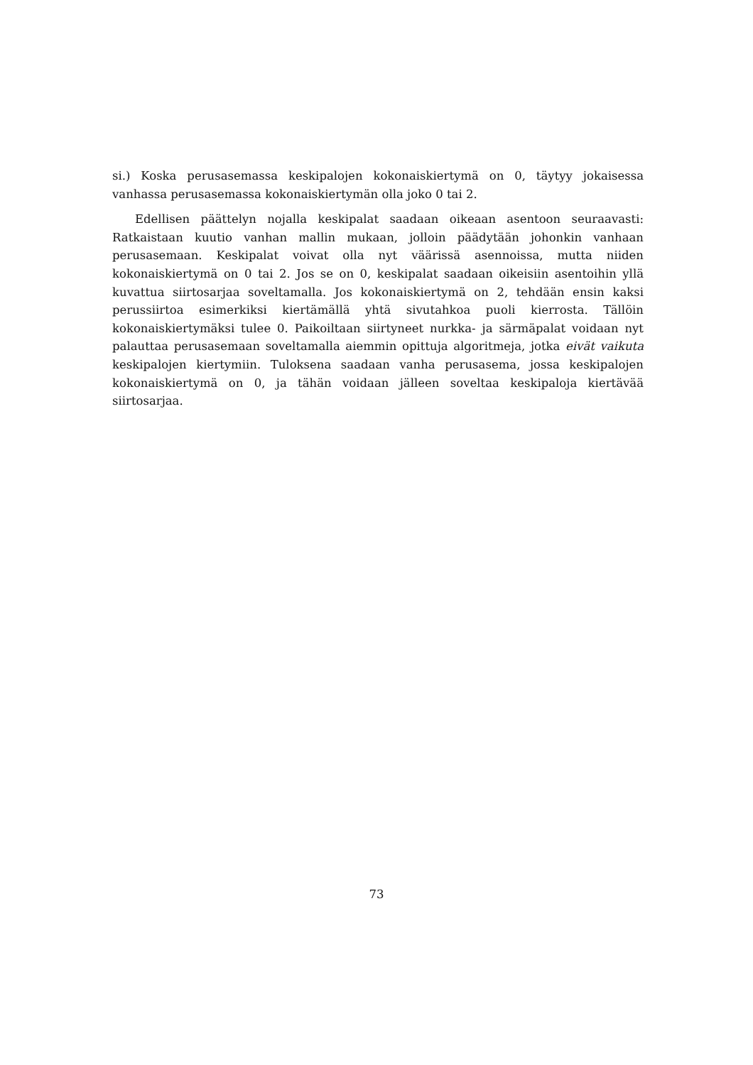si.) Koska perusasemassa keskipalojen kokonaiskiertymä on 0, täytyy jokaisessa vanhassa perusasemassa kokonaiskiertymän olla joko 0 tai 2.
Edellisen päättelyn nojalla keskipalat saadaan oikeaan asentoon seuraavasti: Ratkaistaan kuutio vanhan mallin mukaan, jolloin päädytään johonkin vanhaan perusasemaan. Keskipalat voivat olla nyt väärissä asennoissa, mutta niiden kokonaiskiertymä on 0 tai 2. Jos se on 0, keskipalat saadaan oikeisiin asentoihin yllä kuvattua siirtosarjaa soveltamalla. Jos kokonaiskiertymä on 2, tehdään ensin kaksi perussiirtoa esimerkiksi kiertämällä yhtä sivutahkoa puoli kierrosta. Tällöin kokonaiskiertymäksi tulee 0. Paikoiltaan siirtyneet nurkka- ja särmäpalat voidaan nyt palauttaa perusasemaan soveltamalla aiemmin opittuja algoritmeja, jotka eivät vaikuta keskipalojen kiertymiin. Tuloksena saadaan vanha perusasema, jossa keskipalojen kokonaiskiertymä on 0, ja tähän voidaan jälleen soveltaa keskipaloja kiertävää siirtosarjaa.
73